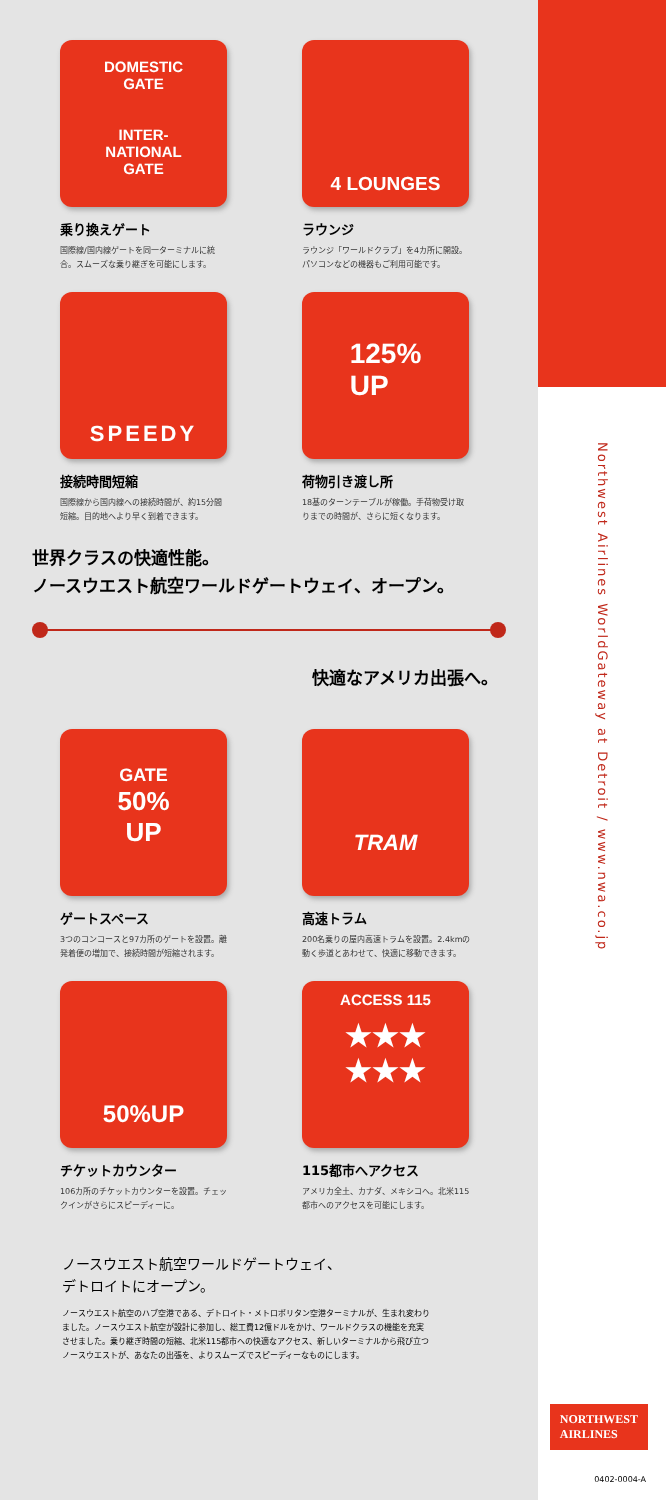DOMESTIC
GATE
INTER-
NATIONAL
GATE
乗り換えゲート
国際線/国内線ゲートを同一ターミナルに統合。スムーズな乗り継ぎを可能にします。
4 LOUNGES
ラウンジ
ラウンジ「ワールドクラブ」を4カ所に開設。パソコンなどの機器もご利用可能です。
SPEEDY
接続時間短縮
国際線から国内線への接続時間が、約15分間短縮。目的地へより早く到着できます。
125%
UP
荷物引き渡し所
18基のターンテーブルが稼働。手荷物受け取りまでの時間が、さらに短くなります。
世界クラスの快適性能。
ノースウエスト航空ワールドゲートウェイ、オープン。
快適なアメリカ出張へ。
GATE
50%
UP
ゲートスペース
3つのコンコースと97カ所のゲートを設置。離発着便の増加で、接続時間が短縮されます。
TRAM
高速トラム
200名乗りの屋内高速トラムを設置。2.4kmの動く歩道とあわせて、快適に移動できます。
50%UP
チケットカウンター
106カ所のチケットカウンターを設置。チェックインがさらにスピーディーに。
ACCESS 115
★★★
★★★
115都市へアクセス
アメリカ全土、カナダ、メキシコへ。北米115都市へのアクセスを可能にします。
ノースウエスト航空ワールドゲートウェイ、
デトロイトにオープン。
ノースウエスト航空のハブ空港である、デトロイト・メトロポリタン空港ターミナルが、生まれ変わりました。ノースウエスト航空が設計に参加し、総工費12億ドルをかけ、ワールドクラスの機能を充実させました。乗り継ぎ時間の短縮、北米115都市への快適なアクセス、新しいターミナルから飛び立つノースウエストが、あなたの出張を、よりスムーズでスピーディーなものにします。
Northwest Airlines WorldGateway at Detroit / www.nwa.co.jp
NORTHWEST
AIRLINES
0402-0004-A